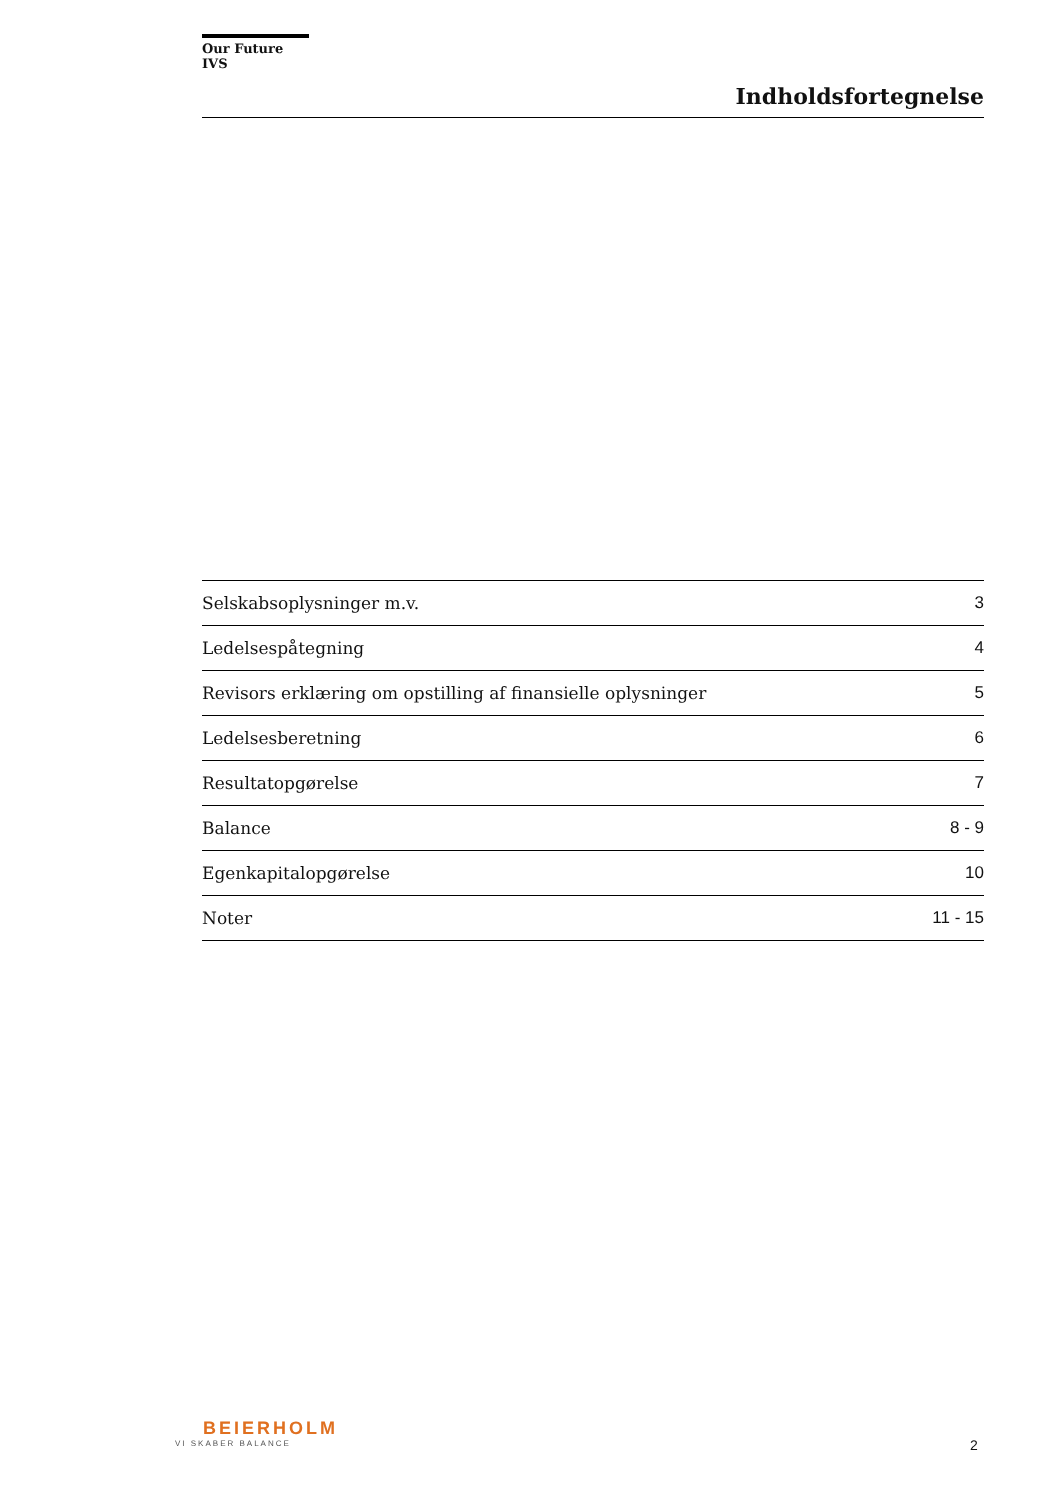Our Future IVS
Indholdsfortegnelse
| Selskabsoplysninger m.v. | 3 |
| Ledelsespåtegning | 4 |
| Revisors erklæring om opstilling af finansielle oplysninger | 5 |
| Ledelsesberetning | 6 |
| Resultatopgørelse | 7 |
| Balance | 8 - 9 |
| Egenkapitalopgørelse | 10 |
| Noter | 11 - 15 |
BEIERHOLM
VI SKABER BALANCE
2